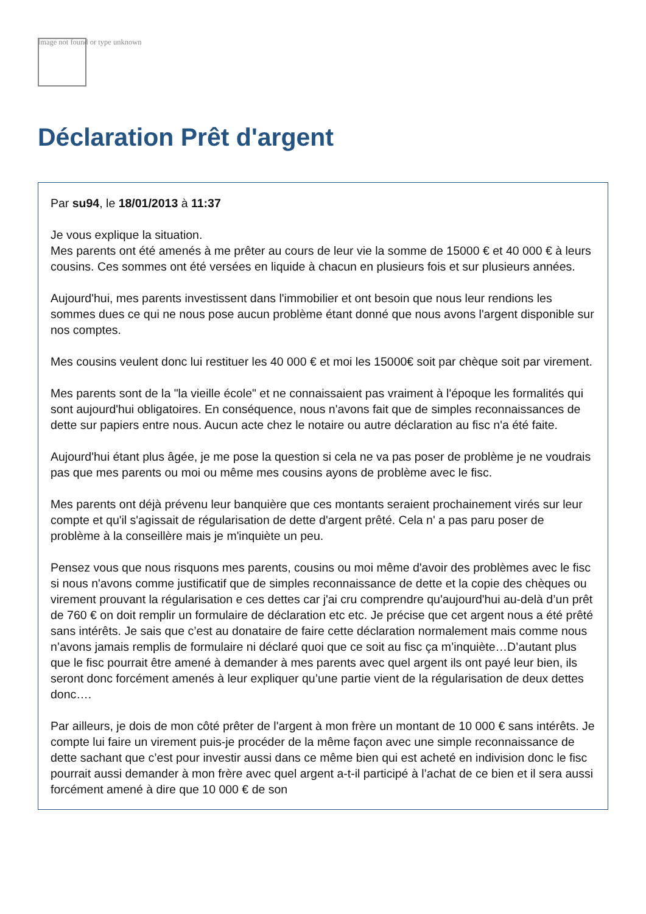Image not found or type unknown
Déclaration Prêt d'argent
Par su94, le 18/01/2013 à 11:37
Je vous explique la situation.
Mes parents ont été amenés à me prêter au cours de leur vie la somme de 15000 € et 40 000 € à leurs cousins. Ces sommes ont été versées en liquide à chacun en plusieurs fois et sur plusieurs années.
Aujourd'hui, mes parents investissent dans l'immobilier et ont besoin que nous leur rendions les sommes dues ce qui ne nous pose aucun problème étant donné que nous avons l'argent disponible sur nos comptes.
Mes cousins veulent donc lui restituer les 40 000 € et moi les 15000€ soit par chèque soit par virement.
Mes parents sont de la "la vieille école" et ne connaissaient pas vraiment à l'époque les formalités qui sont aujourd'hui obligatoires. En conséquence, nous n'avons fait que de simples reconnaissances de dette sur papiers entre nous. Aucun acte chez le notaire ou autre déclaration au fisc n'a été faite.
Aujourd'hui étant plus âgée, je me pose la question si cela ne va pas poser de problème je ne voudrais pas que mes parents ou moi ou même mes cousins ayons de problème avec le fisc.
Mes parents ont déjà prévenu leur banquière que ces montants seraient prochainement virés sur leur compte et qu'il s'agissait de régularisation de dette d'argent prêté. Cela n' a pas paru poser de problème à la conseillère mais je m'inquiète un peu.
Pensez vous que nous risquons mes parents, cousins ou moi même d'avoir des problèmes avec le fisc si nous n'avons comme justificatif que de simples reconnaissance de dette et la copie des chèques ou virement prouvant la régularisation e ces dettes car j'ai cru comprendre qu'aujourd'hui au-delà d’un prêt de 760 € on doit remplir un formulaire de déclaration etc etc. Je précise que cet argent nous a été prêté sans intérêts. Je sais que c’est au donataire de faire cette déclaration normalement mais comme nous n’avons jamais remplis de formulaire ni déclaré quoi que ce soit au fisc ça m’inquiète…D’autant plus que le fisc pourrait être amené à demander à mes parents avec quel argent ils ont payé leur bien, ils seront donc forcément amenés à leur expliquer qu’une partie vient de la régularisation de deux dettes donc….
Par ailleurs, je dois de mon côté prêter de l'argent à mon frère un montant de 10 000 € sans intérêts. Je compte lui faire un virement puis-je procéder de la même façon avec une simple reconnaissance de dette sachant que c’est pour investir aussi dans ce même bien qui est acheté en indivision donc le fisc pourrait aussi demander à mon frère avec quel argent a-t-il participé à l’achat de ce bien et il sera aussi forcément amené à dire que 10 000 € de son